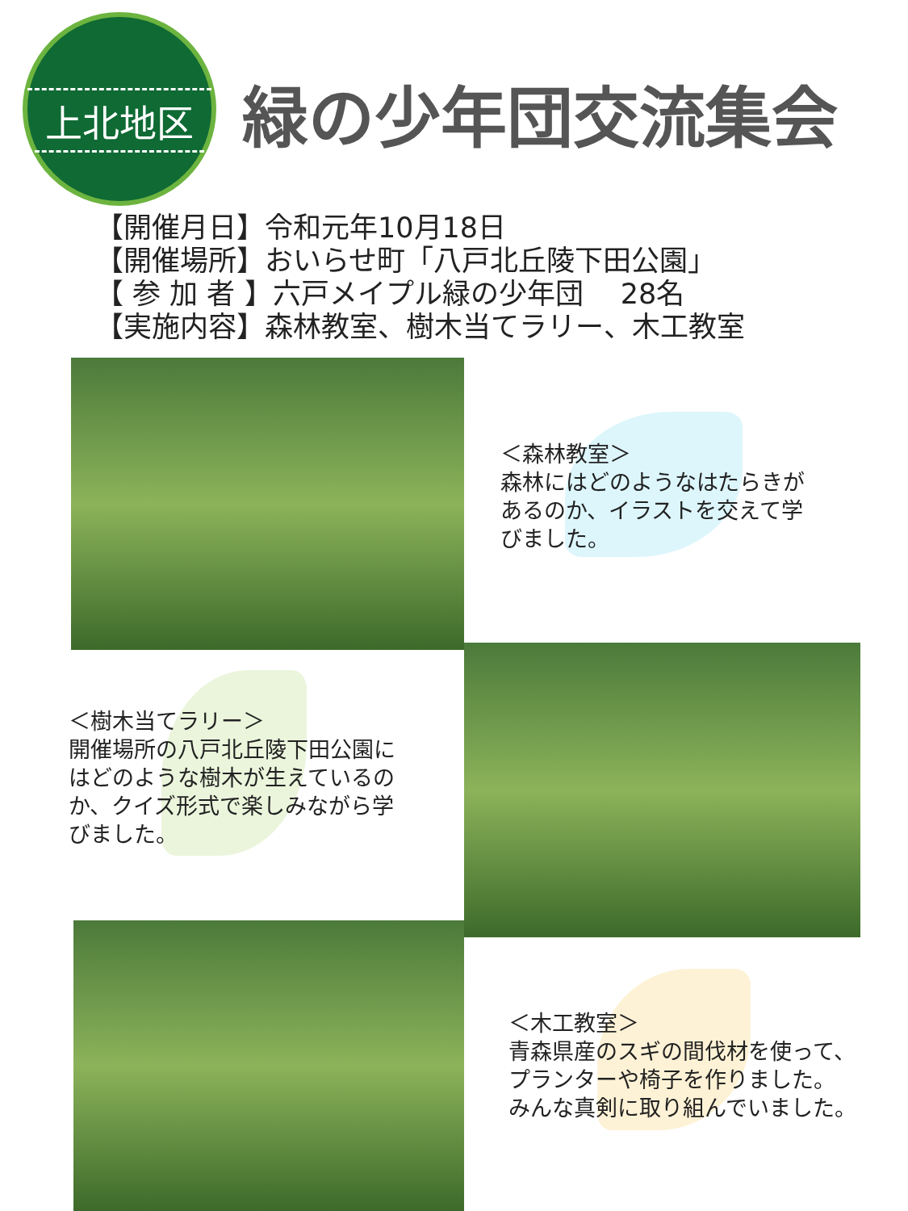上北地区
緑の少年団交流集会
【開催月日】令和元年10月18日
【開催場所】おいらせ町「八戸北丘陵下田公園」
【 参 加 者 】六戸メイプル緑の少年団　 28名
【実施内容】森林教室、樹木当てラリー、木工教室
＜森林教室＞
森林にはどのようなはたらきが
あるのか、イラストを交えて学
びました。
＜樹木当てラリー＞
開催場所の八戸北丘陵下田公園に
はどのような樹木が生えているの
か、クイズ形式で楽しみながら学
びました。
＜木工教室＞
青森県産のスギの間伐材を使って、
プランターや椅子を作りました。
みんな真剣に取り組んでいました。